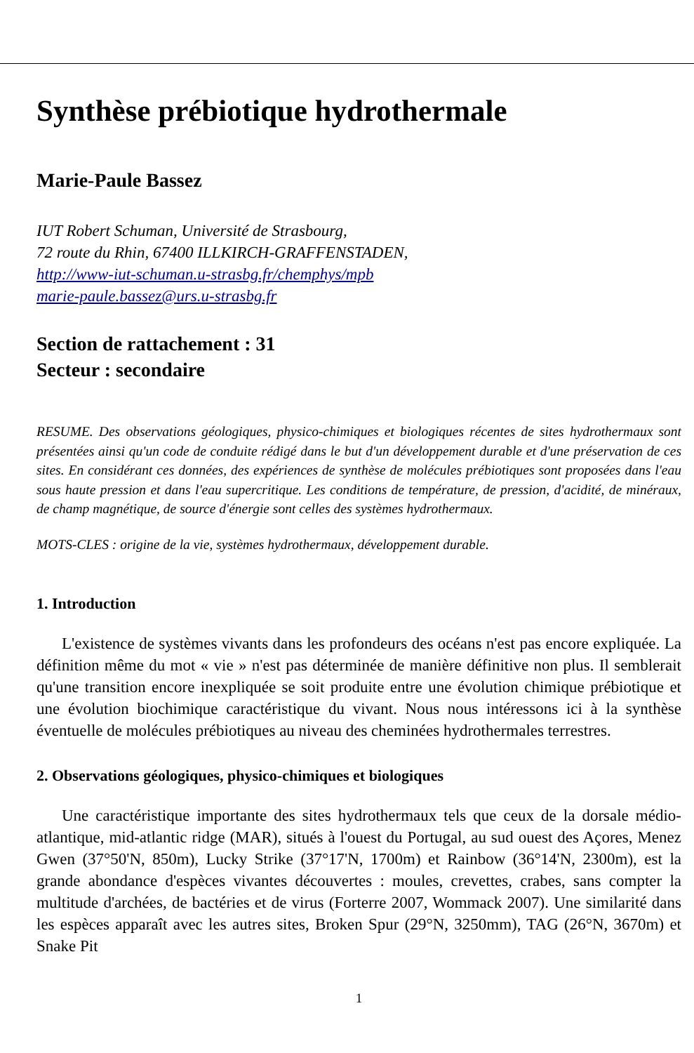Synthèse prébiotique hydrothermale
Marie-Paule Bassez
IUT Robert Schuman, Université de Strasbourg,
72 route du Rhin, 67400 ILLKIRCH-GRAFFENSTADEN,
http://www-iut-schuman.u-strasbg.fr/chemphys/mpb
marie-paule.bassez@urs.u-strasbg.fr
Section de rattachement : 31
Secteur : secondaire
RESUME. Des observations géologiques, physico-chimiques et biologiques récentes de sites hydrothermaux sont présentées ainsi qu'un code de conduite rédigé dans le but d'un développement durable et d'une préservation de ces sites. En considérant ces données, des expériences de synthèse de molécules prébiotiques sont proposées dans l'eau sous haute pression et dans l'eau supercritique. Les conditions de température, de pression, d'acidité, de minéraux, de champ magnétique, de source d'énergie sont celles des systèmes hydrothermaux.
MOTS-CLES : origine de la vie, systèmes hydrothermaux, développement durable.
1. Introduction
L'existence de systèmes vivants dans les profondeurs des océans n'est pas encore expliquée. La définition même du mot « vie » n'est pas déterminée de manière définitive non plus. Il semblerait qu'une transition encore inexpliquée se soit produite entre une évolution chimique prébiotique et une évolution biochimique caractéristique du vivant. Nous nous intéressons ici à la synthèse éventuelle de molécules prébiotiques au niveau des cheminées hydrothermales terrestres.
2. Observations géologiques, physico-chimiques et biologiques
Une caractéristique importante des sites hydrothermaux tels que ceux de la dorsale médio-atlantique, mid-atlantic ridge (MAR), situés à l'ouest du Portugal, au sud ouest des Açores, Menez Gwen (37°50'N, 850m), Lucky Strike (37°17'N, 1700m) et Rainbow (36°14'N, 2300m), est la grande abondance d'espèces vivantes découvertes : moules, crevettes, crabes, sans compter la multitude d'archées, de bactéries et de virus (Forterre 2007, Wommack 2007). Une similarité dans les espèces apparaît avec les autres sites, Broken Spur (29°N, 3250mm), TAG (26°N, 3670m) et Snake Pit
1